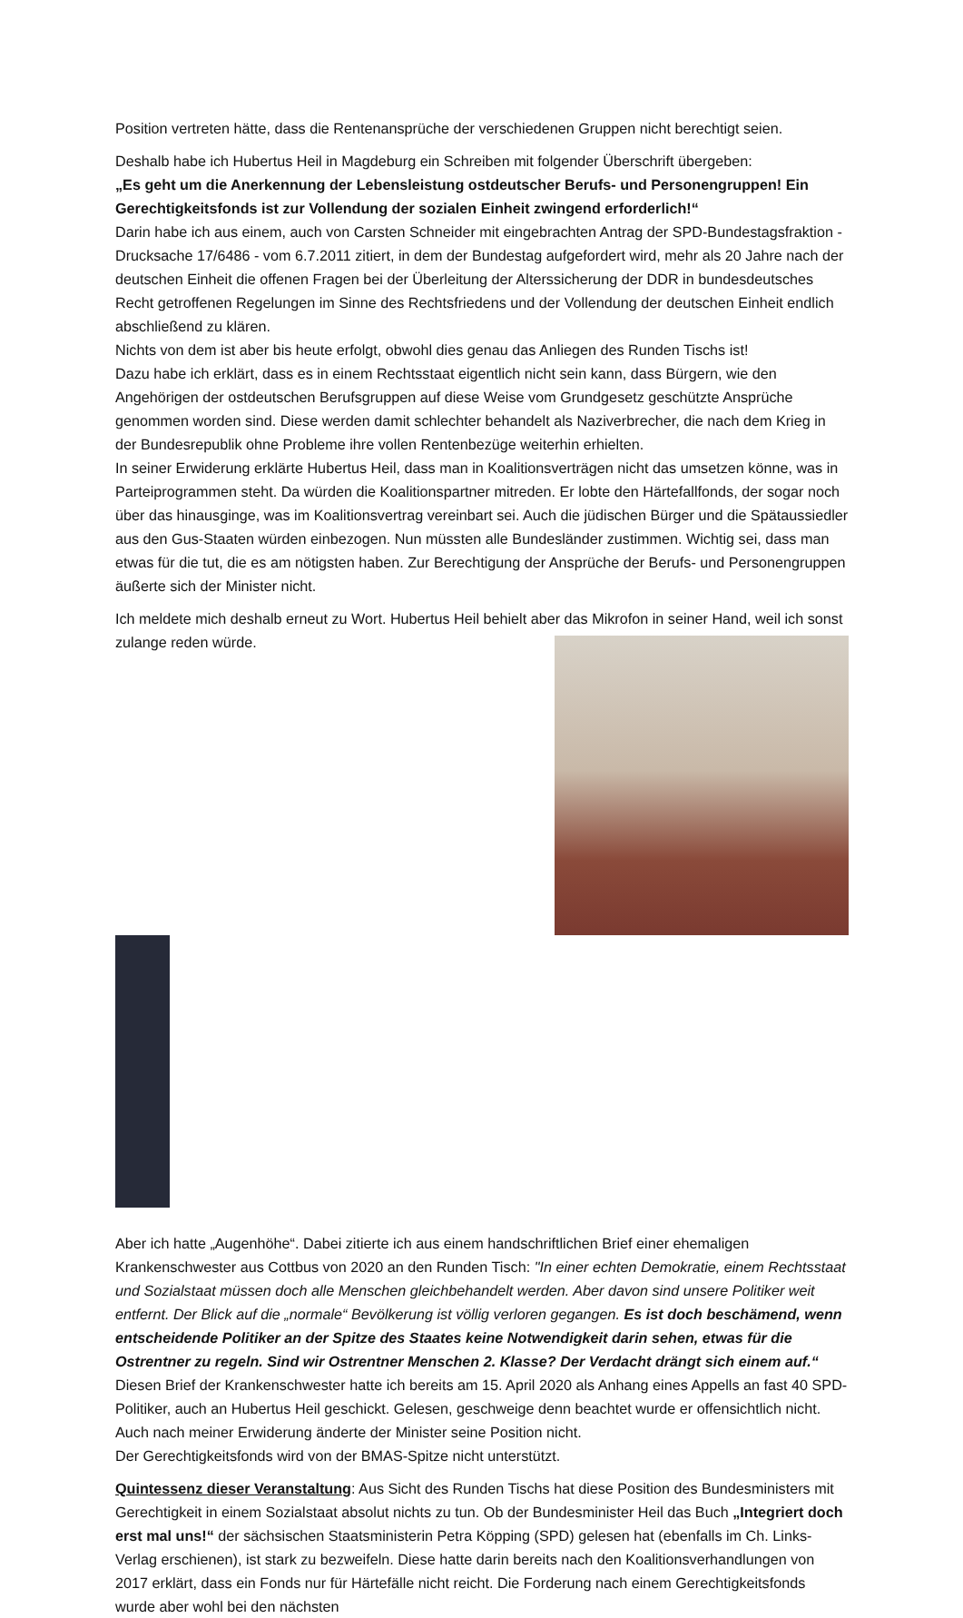Position vertreten hätte, dass die Rentenansprüche der verschiedenen Gruppen nicht berechtigt seien.
Deshalb habe ich Hubertus Heil in Magdeburg ein Schreiben mit folgender Überschrift übergeben:
„Es geht um die Anerkennung der Lebensleistung ostdeutscher Berufs- und Personengruppen! Ein Gerechtigkeitsfonds ist zur Vollendung der sozialen Einheit zwingend erforderlich!“
Darin habe ich aus einem, auch von Carsten Schneider mit eingebrachten Antrag der SPD-Bundestagsfraktion - Drucksache 17/6486 - vom 6.7.2011 zitiert, in dem der Bundestag aufgefordert wird, mehr als 20 Jahre nach der deutschen Einheit die offenen Fragen bei der Überleitung der Alterssicherung der DDR in bundesdeutsches Recht getroffenen Regelungen im Sinne des Rechtsfriedens und der Vollendung der deutschen Einheit endlich abschließend zu klären.
Nichts von dem ist aber bis heute erfolgt, obwohl dies genau das Anliegen des Runden Tischs ist!
Dazu habe ich erklärt, dass es in einem Rechtsstaat eigentlich nicht sein kann, dass Bürgern, wie den Angehörigen der ostdeutschen Berufsgruppen auf diese Weise vom Grundgesetz geschützte Ansprüche genommen worden sind. Diese werden damit schlechter behandelt als Naziverbrecher, die nach dem Krieg in der Bundesrepublik ohne Probleme ihre vollen Rentenbezüge weiterhin erhielten.
In seiner Erwiderung erklärte Hubertus Heil, dass man in Koalitionsverträgen nicht das umsetzen könne, was in Parteiprogrammen steht. Da würden die Koalitionspartner mitreden. Er lobte den Härtefallfonds, der sogar noch über das hinausginge, was im Koalitionsvertrag vereinbart sei. Auch die jüdischen Bürger und die Spätaussiedler aus den Gus-Staaten würden einbezogen. Nun müssten alle Bundesländer zustimmen. Wichtig sei, dass man etwas für die tut, die es am nötigsten haben. Zur Berechtigung der Ansprüche der Berufs- und Personengruppen äußerte sich der Minister nicht.
Ich meldete mich deshalb erneut zu Wort. Hubertus Heil behielt aber das Mikrofon in seiner Hand, weil ich sonst zulange reden würde.
Aber ich hatte „Augenhöhe“. Dabei zitierte ich aus einem handschriftlichen Brief einer ehemaligen Krankenschwester aus Cottbus von 2020 an den Runden Tisch: "In einer echten Demokratie, einem Rechtsstaat und Sozialstaat müssen doch alle Menschen gleichbehandelt werden. Aber davon sind unsere Politiker weit entfernt. Der Blick auf die „normale“ Bevölkerung ist völlig verloren gegangen. Es ist doch beschämend, wenn entscheidende Politiker an der Spitze des Staates keine Notwendigkeit darin sehen, etwas für die Ostrentner zu regeln. Sind wir Ostrentner Menschen 2. Klasse? Der Verdacht drängt sich einem auf.“ Diesen Brief der Krankenschwester hatte ich bereits am 15. April 2020 als Anhang eines Appells an fast 40 SPD-Politiker, auch an Hubertus Heil geschickt. Gelesen, geschweige denn beachtet wurde er offensichtlich nicht. Auch nach meiner Erwiderung änderte der Minister seine Position nicht.
Der Gerechtigkeitsfonds wird von der BMAS-Spitze nicht unterstützt.
Quintessenz dieser Veranstaltung: Aus Sicht des Runden Tischs hat diese Position des Bundesministers mit Gerechtigkeit in einem Sozialstaat absolut nichts zu tun. Ob der Bundesminister Heil das Buch „Integriert doch erst mal uns!“ der sächsischen Staatsministerin Petra Köpping (SPD) gelesen hat (ebenfalls im Ch. Links-Verlag erschienen), ist stark zu bezweifeln. Diese hatte darin bereits nach den Koalitionsverhandlungen von 2017 erklärt, dass ein Fonds nur für Härtefälle nicht reicht. Die Forderung nach einem Gerechtigkeitsfonds wurde aber wohl bei den nächsten